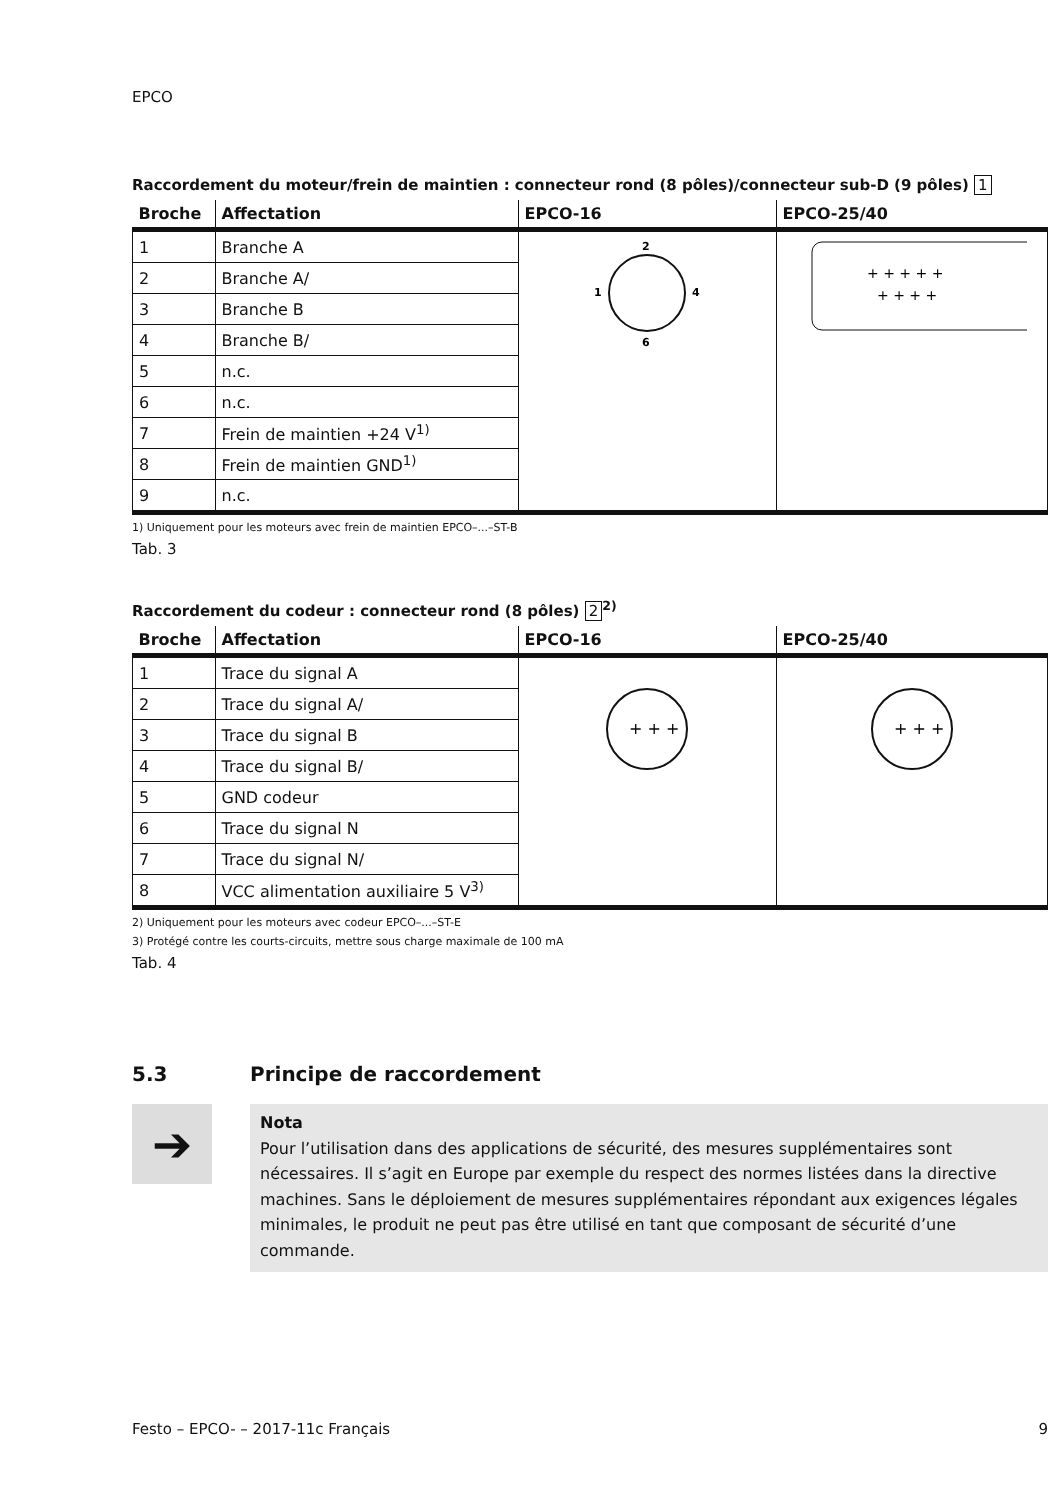EPCO
Raccordement du moteur/frein de maintien : connecteur rond (8 pôles)/connecteur sub-D (9 pôles) 1
| Broche | Affectation | EPCO-16 | EPCO-25/40 |
| --- | --- | --- | --- |
| 1 | Branche A | 2 1 4 6 | + + + + + + + + + |
| 2 | Branche A/ | | |
| 3 | Branche B | | |
| 4 | Branche B/ | | |
| 5 | n.c. | | |
| 6 | n.c. | | |
| 7 | Frein de maintien +24 V<sup>1)</sup> | | |
| 8 | Frein de maintien GND<sup>1)</sup> | | |
| 9 | n.c. | | |
1) Uniquement pour les moteurs avec frein de maintien EPCO–...–ST-B
Tab. 3
Raccordement du codeur : connecteur rond (8 pôles) 2<sup>2)</sup>
| Broche | Affectation | EPCO-16 | EPCO-25/40 |
| --- | --- | --- | --- |
| 1 | Trace du signal A | + + + | + + + |
| 2 | Trace du signal A/ | | |
| 3 | Trace du signal B | | |
| 4 | Trace du signal B/ | | |
| 5 | GND codeur | | |
| 6 | Trace du signal N | | |
| 7 | Trace du signal N/ | | |
| 8 | VCC alimentation auxiliaire 5 V<sup>3)</sup> | | |
2) Uniquement pour les moteurs avec codeur EPCO–...–ST-E
3) Protégé contre les courts-circuits, mettre sous charge maximale de 100 mA
Tab. 4
5.3 Principe de raccordement
➔
Nota
Pour l’utilisation dans des applications de sécurité, des mesures supplémentaires sont nécessaires. Il s’agit en Europe par exemple du respect des normes listées dans la directive machines. Sans le déploiement de mesures supplémentaires répondant aux exigences légales minimales, le produit ne peut pas être utilisé en tant que composant de sécurité d’une commande.
Festo – EPCO- – 2017-11c Français 9